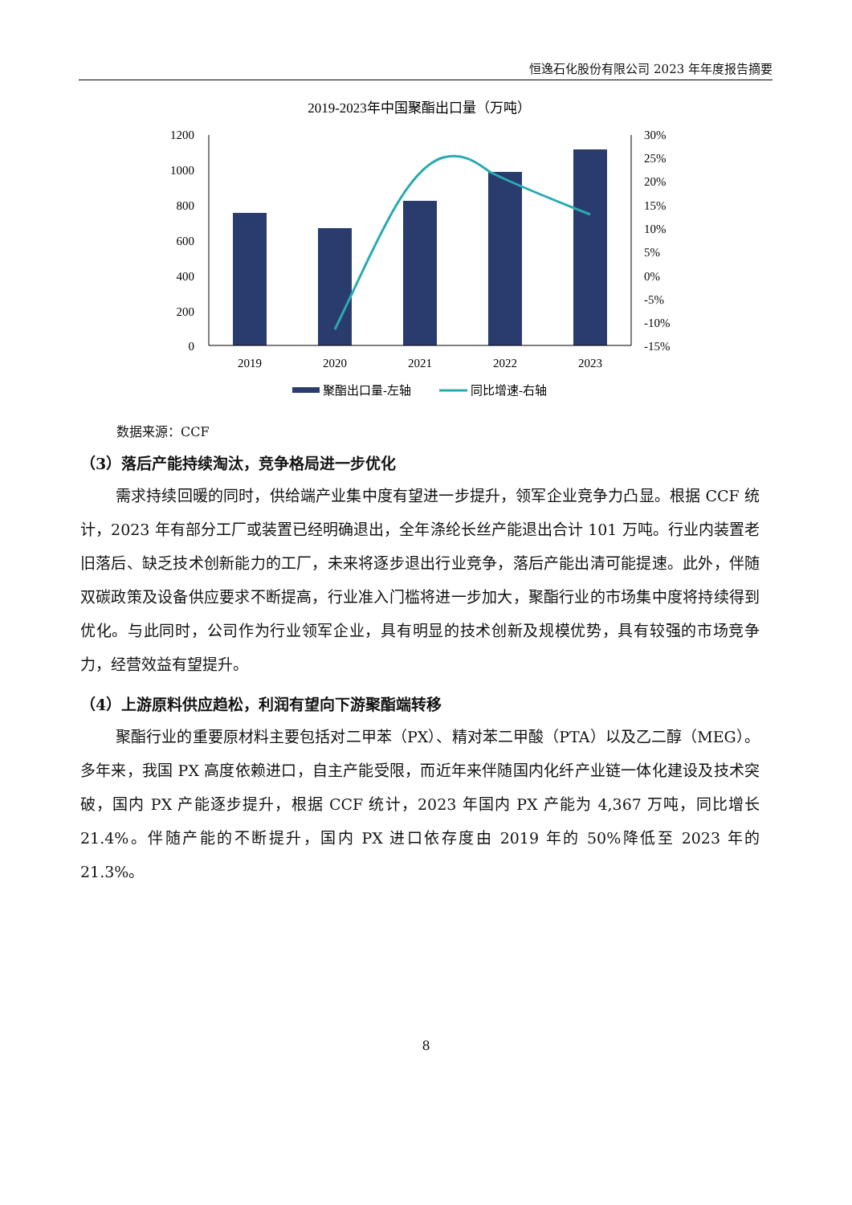恒逸石化股份有限公司 2023 年年度报告摘要
2019-2023年中国聚酯出口量（万吨）
1200
1000
800
600
400
200
0
30%
25%
20%
15%
10%
5%
0%
-5%
-10%
-15%
2019
2020
2021
2022
2023
聚酯出口量-左轴
同比增速-右轴
数据来源：CCF
（3）落后产能持续淘汰，竞争格局进一步优化
需求持续回暖的同时，供给端产业集中度有望进一步提升，领军企业竞争力凸显。根据 CCF 统计，2023 年有部分工厂或装置已经明确退出，全年涤纶长丝产能退出合计 101 万吨。行业内装置老旧落后、缺乏技术创新能力的工厂，未来将逐步退出行业竞争，落后产能出清可能提速。此外，伴随双碳政策及设备供应要求不断提高，行业准入门槛将进一步加大，聚酯行业的市场集中度将持续得到优化。与此同时，公司作为行业领军企业，具有明显的技术创新及规模优势，具有较强的市场竞争力，经营效益有望提升。
（4）上游原料供应趋松，利润有望向下游聚酯端转移
聚酯行业的重要原材料主要包括对二甲苯（PX）、精对苯二甲酸（PTA）以及乙二醇（MEG）。多年来，我国 PX 高度依赖进口，自主产能受限，而近年来伴随国内化纤产业链一体化建设及技术突破，国内 PX 产能逐步提升，根据 CCF 统计，2023 年国内 PX 产能为 4,367 万吨，同比增长 21.4%。伴随产能的不断提升，国内 PX 进口依存度由 2019 年的 50%降低至 2023 年的 21.3%。
8